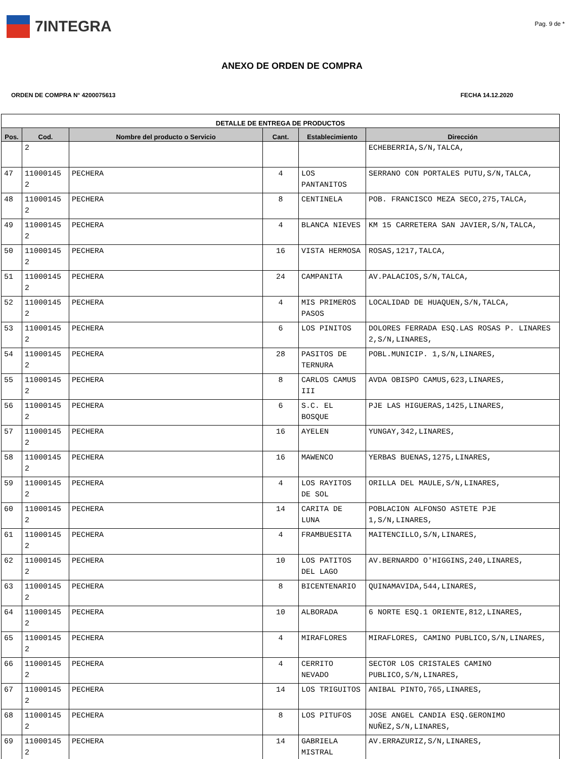7INTEGRA
Pag. 9 de *
ANEXO DE ORDEN DE COMPRA
ORDEN DE COMPRA N° 4200075613 FECHA 14.12.2020
| DETALLE DE ENTREGA DE PRODUCTOS | | | | | |
| --- | --- | --- | --- | --- | --- |
| Pos. | Cod. | Nombre del producto o Servicio | Cant. | Establecimiento | Dirección |
| | 2 | | | | ECHEBERRIA,S/N,TALCA, |
| 47 | 11000145 2 | PECHERA | 4 | LOS PANTANITOS | SERRANO CON PORTALES PUTU,S/N,TALCA, |
| 48 | 11000145 2 | PECHERA | 8 | CENTINELA | POB. FRANCISCO MEZA SECO,275,TALCA, |
| 49 | 11000145 2 | PECHERA | 4 | BLANCA NIEVES | KM 15 CARRETERA SAN JAVIER,S/N,TALCA, |
| 50 | 11000145 2 | PECHERA | 16 | VISTA HERMOSA | ROSAS,1217,TALCA, |
| 51 | 11000145 2 | PECHERA | 24 | CAMPANITA | AV.PALACIOS,S/N,TALCA, |
| 52 | 11000145 2 | PECHERA | 4 | MIS PRIMEROS PASOS | LOCALIDAD DE HUAQUEN,S/N,TALCA, |
| 53 | 11000145 2 | PECHERA | 6 | LOS PINITOS | DOLORES FERRADA ESQ.LAS ROSAS P. LINARES 2,S/N,LINARES, |
| 54 | 11000145 2 | PECHERA | 28 | PASITOS DE TERNURA | POBL.MUNICIP. 1,S/N,LINARES, |
| 55 | 11000145 2 | PECHERA | 8 | CARLOS CAMUS III | AVDA OBISPO CAMUS,623,LINARES, |
| 56 | 11000145 2 | PECHERA | 6 | S.C. EL BOSQUE | PJE LAS HIGUERAS,1425,LINARES, |
| 57 | 11000145 2 | PECHERA | 16 | AYELEN | YUNGAY,342,LINARES, |
| 58 | 11000145 2 | PECHERA | 16 | MAWENCO | YERBAS BUENAS,1275,LINARES, |
| 59 | 11000145 2 | PECHERA | 4 | LOS RAYITOS DE SOL | ORILLA DEL MAULE,S/N,LINARES, |
| 60 | 11000145 2 | PECHERA | 14 | CARITA DE LUNA | POBLACION ALFONSO ASTETE PJE 1,S/N,LINARES, |
| 61 | 11000145 2 | PECHERA | 4 | FRAMBUESITA | MAITENCILLO,S/N,LINARES, |
| 62 | 11000145 2 | PECHERA | 10 | LOS PATITOS DEL LAGO | AV.BERNARDO O'HIGGINS,240,LINARES, |
| 63 | 11000145 2 | PECHERA | 8 | BICENTENARIO | QUINAMAVIDA,544,LINARES, |
| 64 | 11000145 2 | PECHERA | 10 | ALBORADA | 6 NORTE ESQ.1 ORIENTE,812,LINARES, |
| 65 | 11000145 2 | PECHERA | 4 | MIRAFLORES | MIRAFLORES, CAMINO PUBLICO,S/N,LINARES, |
| 66 | 11000145 2 | PECHERA | 4 | CERRITO NEVADO | SECTOR LOS CRISTALES CAMINO PUBLICO,S/N,LINARES, |
| 67 | 11000145 2 | PECHERA | 14 | LOS TRIGUITOS | ANIBAL PINTO,765,LINARES, |
| 68 | 11000145 2 | PECHERA | 8 | LOS PITUFOS | JOSE ANGEL CANDIA ESQ.GERONIMO NUÑEZ,S/N,LINARES, |
| 69 | 11000145 2 | PECHERA | 14 | GABRIELA MISTRAL | AV.ERRAZURIZ,S/N,LINARES, |